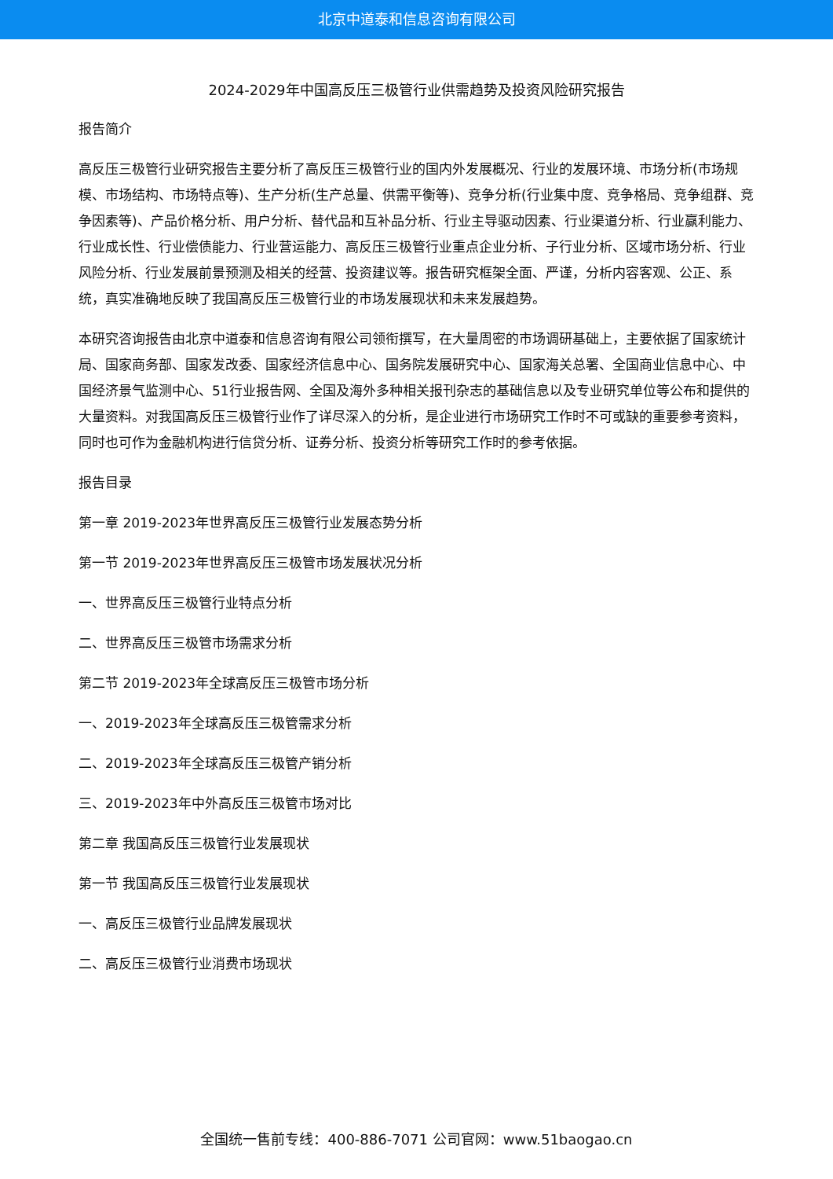北京中道泰和信息咨询有限公司
2024-2029年中国高反压三极管行业供需趋势及投资风险研究报告
报告简介
高反压三极管行业研究报告主要分析了高反压三极管行业的国内外发展概况、行业的发展环境、市场分析(市场规模、市场结构、市场特点等)、生产分析(生产总量、供需平衡等)、竞争分析(行业集中度、竞争格局、竞争组群、竞争因素等)、产品价格分析、用户分析、替代品和互补品分析、行业主导驱动因素、行业渠道分析、行业赢利能力、行业成长性、行业偿债能力、行业营运能力、高反压三极管行业重点企业分析、子行业分析、区域市场分析、行业风险分析、行业发展前景预测及相关的经营、投资建议等。报告研究框架全面、严谨，分析内容客观、公正、系统，真实准确地反映了我国高反压三极管行业的市场发展现状和未来发展趋势。
本研究咨询报告由北京中道泰和信息咨询有限公司领衔撰写，在大量周密的市场调研基础上，主要依据了国家统计局、国家商务部、国家发改委、国家经济信息中心、国务院发展研究中心、国家海关总署、全国商业信息中心、中国经济景气监测中心、51行业报告网、全国及海外多种相关报刊杂志的基础信息以及专业研究单位等公布和提供的大量资料。对我国高反压三极管行业作了详尽深入的分析，是企业进行市场研究工作时不可或缺的重要参考资料，同时也可作为金融机构进行信贷分析、证券分析、投资分析等研究工作时的参考依据。
报告目录
第一章 2019-2023年世界高反压三极管行业发展态势分析
第一节 2019-2023年世界高反压三极管市场发展状况分析
一、世界高反压三极管行业特点分析
二、世界高反压三极管市场需求分析
第二节 2019-2023年全球高反压三极管市场分析
一、2019-2023年全球高反压三极管需求分析
二、2019-2023年全球高反压三极管产销分析
三、2019-2023年中外高反压三极管市场对比
第二章 我国高反压三极管行业发展现状
第一节 我国高反压三极管行业发展现状
一、高反压三极管行业品牌发展现状
二、高反压三极管行业消费市场现状
全国统一售前专线：400-886-7071 公司官网：www.51baogao.cn